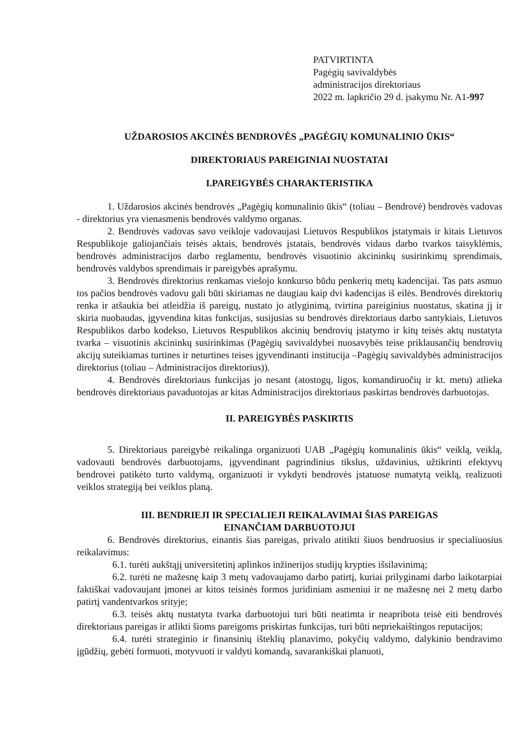PATVIRTINTA
Pagėgių savivaldybės
administracijos direktoriaus
2022 m. lapkričio 29 d. įsakymu Nr. A1-997
UŽDAROSIOS AKCINĖS BENDROVĖS „PAGĖGIŲ KOMUNALINIO ŪKIS“
DIREKTORIAUS PAREIGINIAI NUOSTATAI
I.PAREIGYBĖS CHARAKTERISTIKA
1. Uždarosios akcinės bendrovės „Pagėgių komunalinio ūkis“ (toliau – Bendrovė) bendrovės vadovas - direktorius yra vienasmenis bendrovės valdymo organas.
2. Bendrovės vadovas savo veikloje vadovaujasi Lietuvos Respublikos įstatymais ir kitais Lietuvos Respublikoje galiojančiais teisės aktais, bendrovės įstatais, bendrovės vidaus darbo tvarkos taisyklėmis, bendrovės administracijos darbo reglamentu, bendrovės visuotinio akcininkų susirinkimų sprendimais, bendrovės valdybos sprendimais ir pareigybės aprašymu.
3. Bendrovės direktorius renkamas viešojo konkurso būdu penkerių metų kadencijai. Tas pats asmuo tos pačios bendrovės vadovu gali būti skiriamas ne daugiau kaip dvi kadencijas iš eilės. Bendrovės direktorių renka ir atšaukia bei atleidžia iš pareigų, nustato jo atlyginimą, tvirtina pareiginius nuostatus, skatina jį ir skiria nuobaudas, įgyvendina kitas funkcijas, susijusias su bendrovės direktoriaus darbo santykiais, Lietuvos Respublikos darbo kodekso, Lietuvos Respublikos akcinių bendrovių įstatymo ir kitų teisės aktų nustatyta tvarka – visuotinis akcininkų susirinkimas (Pagėgių savivaldybei nuosavybės teise priklausančių bendrovių akcijų suteikiamas turtines ir neturtines teises įgyvendinanti institucija –Pagėgių savivaldybės administracijos direktorius (toliau – Administracijos direktorius)).
4. Bendrovės direktoriaus funkcijas jo nesant (atostogų, ligos, komandiruočių ir kt. metu) atlieka bendrovės direktoriaus pavaduotojas ar kitas Administracijos direktoriaus paskirtas bendrovės darbuotojas.
II. PAREIGYBĖS PASKIRTIS
5. Direktoriaus pareigybė reikalinga organizuoti UAB „Pagėgių komunalinis ūkis“ veiklą, veiklą, vadovauti bendrovės darbuotojams, įgyvendinant pagrindinius tikslus, uždavinius, užtikrinti efektyvų bendrovei patikėto turto valdymą, organizuoti ir vykdyti bendrovės įstatuose numatytą veiklą, realizuoti veiklos strategiją bei veiklos planą.
III. BENDRIEJI IR SPECIALIEJI REIKALAVIMAI ŠIAS PAREIGAS
EINANČIAM DARBUOTOJUI
6. Bendrovės direktorius, einantis šias pareigas, privalo atitikti šiuos bendruosius ir specialiuosius reikalavimus:
6.1. turėti aukštąjį universitetinį aplinkos inžinerijos studijų krypties išsilavinimą;
6.2. turėti ne mažesnę kaip 3 metų vadovaujamo darbo patirtį, kuriai prilyginami darbo laikotarpiai faktiškai vadovaujant įmonei ar kitos teisinės formos juridiniam asmeniui ir ne mažesnę nei 2 metų darbo patirtį vandentvarkos srityje;
6.3. teisės aktų nustatyta tvarka darbuotojui turi būti neatimta ir neapribota teisė eiti bendrovės direktoriaus pareigas ir atlikti šioms pareigoms priskirtas funkcijas, turi būti nepriekaištingos reputacijos;
6.4. turėti strateginio ir finansinių išteklių planavimo, pokyčių valdymo, dalykinio bendravimo įgūdžių, gebėti formuoti, motyvuoti ir valdyti komandą, savarankiškai planuoti,